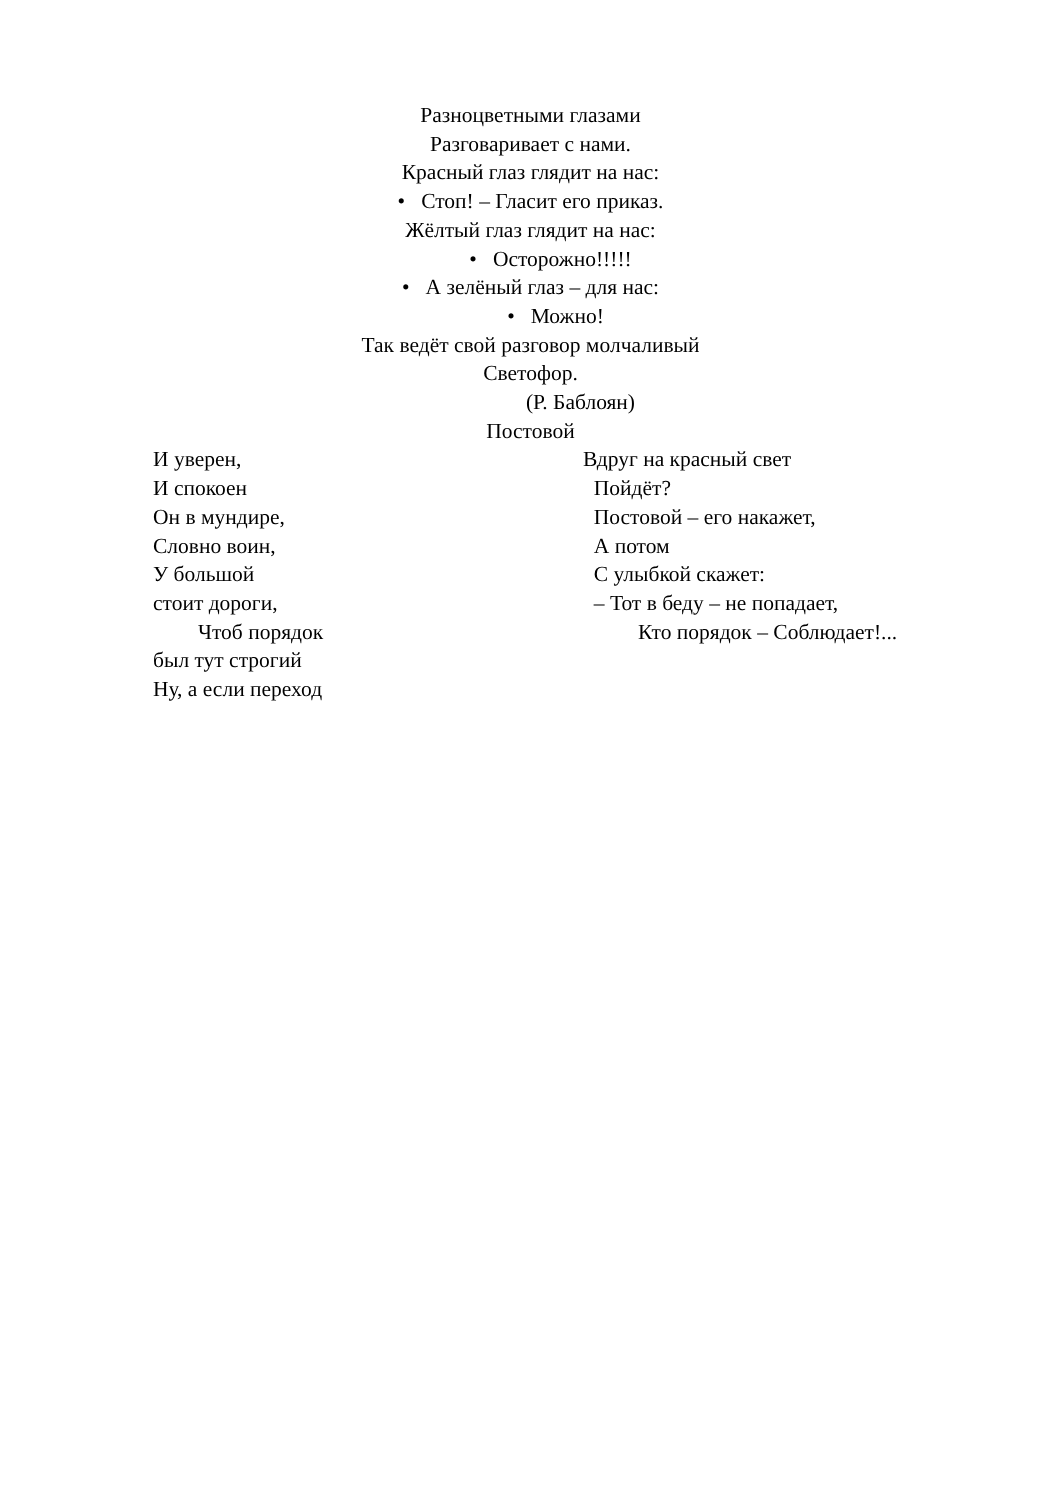Разноцветными глазами
Разговаривает с нами.
Красный глаз глядит на нас:
• Стоп! – Гласит его приказ.
Жёлтый глаз глядит на нас:
• Осторожно!!!!!
• А зелёный глаз – для нас:
• Можно!
Так ведёт свой разговор молчаливый
Светофор.
(Р. Баблоян)
Постовой
И уверен,
И спокоен
Он в мундире,
Словно воин,
У большой
стоит дороги,
Чтоб порядок
был тут строгий
Ну, а если переход
Вдруг на красный свет
Пойдёт?
Постовой – его накажет,
А потом
С улыбкой скажет:
– Тот в беду – не попадает,
Кто порядок – Соблюдает!...